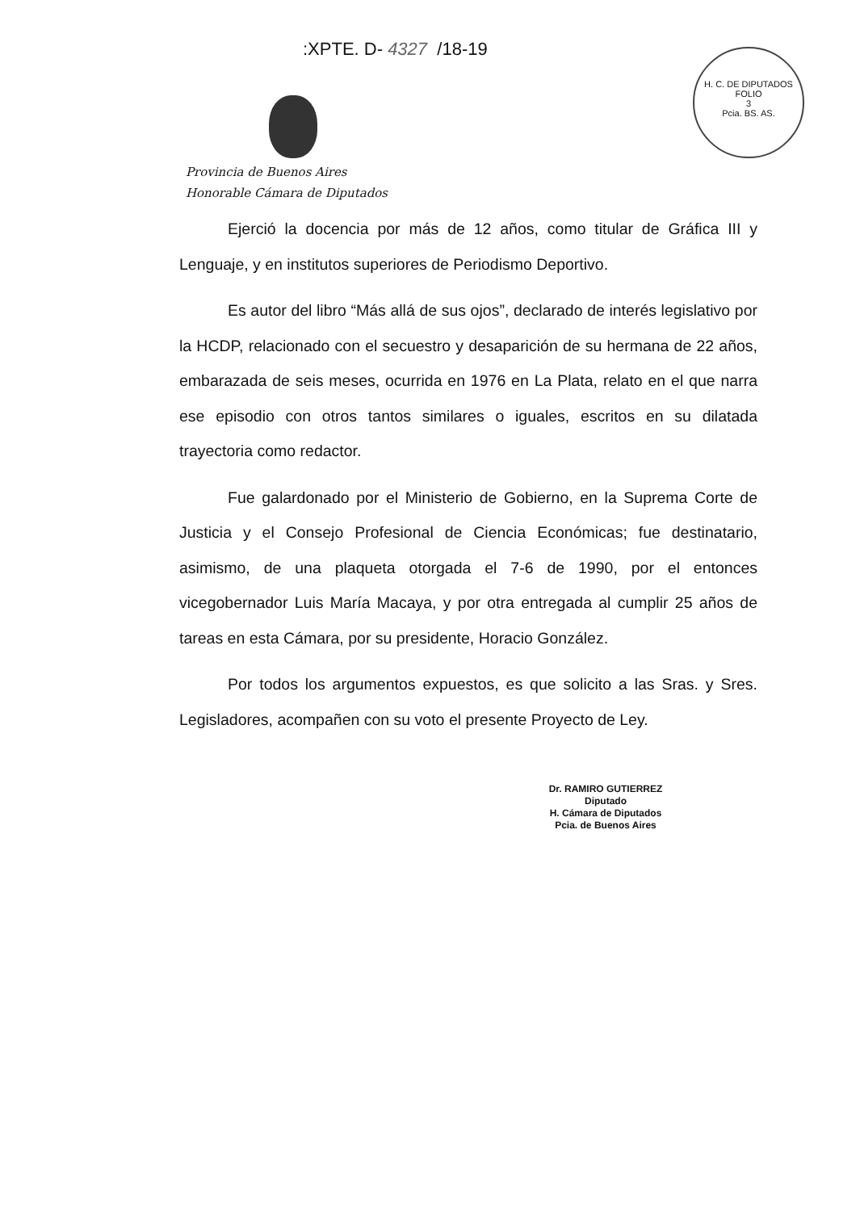:XPTE. D- 4327 /18-19
H. C. DE DIPUTADOS
FOLIO
3
Pcia. BS. AS.
Provincia de Buenos Aires
Honorable Cámara de Diputados
Ejerció la docencia por más de 12 años, como titular de Gráfica III y Lenguaje, y en institutos superiores de Periodismo Deportivo.
Es autor del libro “Más allá de sus ojos”, declarado de interés legislativo por la HCDP, relacionado con el secuestro y desaparición de su hermana de 22 años, embarazada de seis meses, ocurrida en 1976 en La Plata, relato en el que narra ese episodio con otros tantos similares o iguales, escritos en su dilatada trayectoria como redactor.
Fue galardonado por el Ministerio de Gobierno, en la Suprema Corte de Justicia y el Consejo Profesional de Ciencia Económicas; fue destinatario, asimismo, de una plaqueta otorgada el 7-6 de 1990, por el entonces vicegobernador Luis María Macaya, y por otra entregada al cumplir 25 años de tareas en esta Cámara, por su presidente, Horacio González.
Por todos los argumentos expuestos, es que solicito a las Sras. y Sres. Legisladores, acompañen con su voto el presente Proyecto de Ley.
Dr. RAMIRO GUTIERREZ
Diputado
H. Cámara de Diputados
Pcia. de Buenos Aires